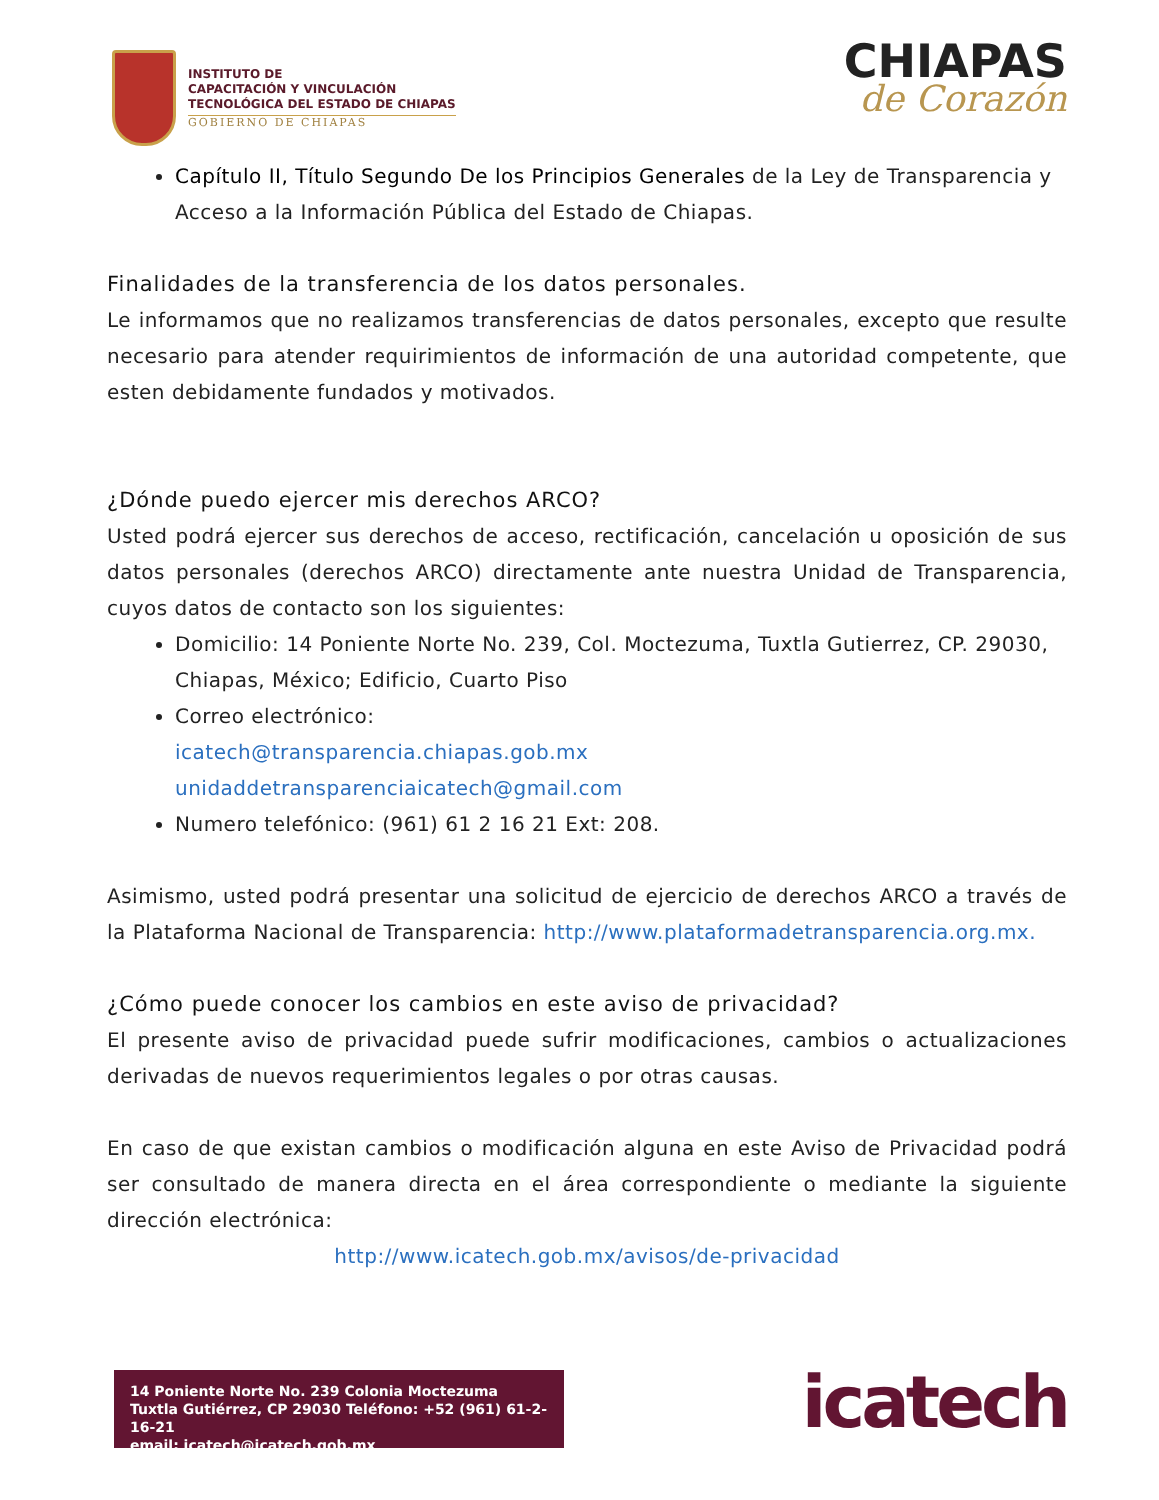INSTITUTO DE
CAPACITACIÓN Y VINCULACIÓN
TECNOLÓGICA DEL ESTADO DE CHIAPAS
GOBIERNO DE CHIAPAS
CHIAPAS
de Corazón
Capítulo II, Título Segundo De los Principios Generales de la Ley de Transparencia y Acceso a la Información Pública del Estado de Chiapas.
Finalidades de la transferencia de los datos personales.
Le informamos que no realizamos transferencias de datos personales, excepto que resulte necesario para atender requirimientos de información de una autoridad competente, que esten debidamente fundados y motivados.
¿Dónde puedo ejercer mis derechos ARCO?
Usted podrá ejercer sus derechos de acceso, rectificación, cancelación u oposición de sus datos personales (derechos ARCO) directamente ante nuestra Unidad de Transparencia, cuyos datos de contacto son los siguientes:
Domicilio: 14 Poniente Norte No. 239, Col. Moctezuma, Tuxtla Gutierrez, CP. 29030, Chiapas, México; Edificio, Cuarto Piso
Correo electrónico:
icatech@transparencia.chiapas.gob.mx
unidaddetransparenciaicatech@gmail.com
Numero telefónico: (961) 61 2 16 21 Ext: 208.
Asimismo, usted podrá presentar una solicitud de ejercicio de derechos ARCO a través de la Plataforma Nacional de Transparencia: http://www.plataformadetransparencia.org.mx.
¿Cómo puede conocer los cambios en este aviso de privacidad?
El presente aviso de privacidad puede sufrir modificaciones, cambios o actualizaciones derivadas de nuevos requerimientos legales o por otras causas.
En caso de que existan cambios o modificación alguna en este Aviso de Privacidad podrá ser consultado de manera directa en el área correspondiente o mediante la siguiente dirección electrónica:
http://www.icatech.gob.mx/avisos/de-privacidad
14 Poniente Norte No. 239 Colonia Moctezuma
Tuxtla Gutiérrez, CP 29030 Teléfono: +52 (961) 61-2-16-21
email: icatech@icatech.gob.mx
icatech